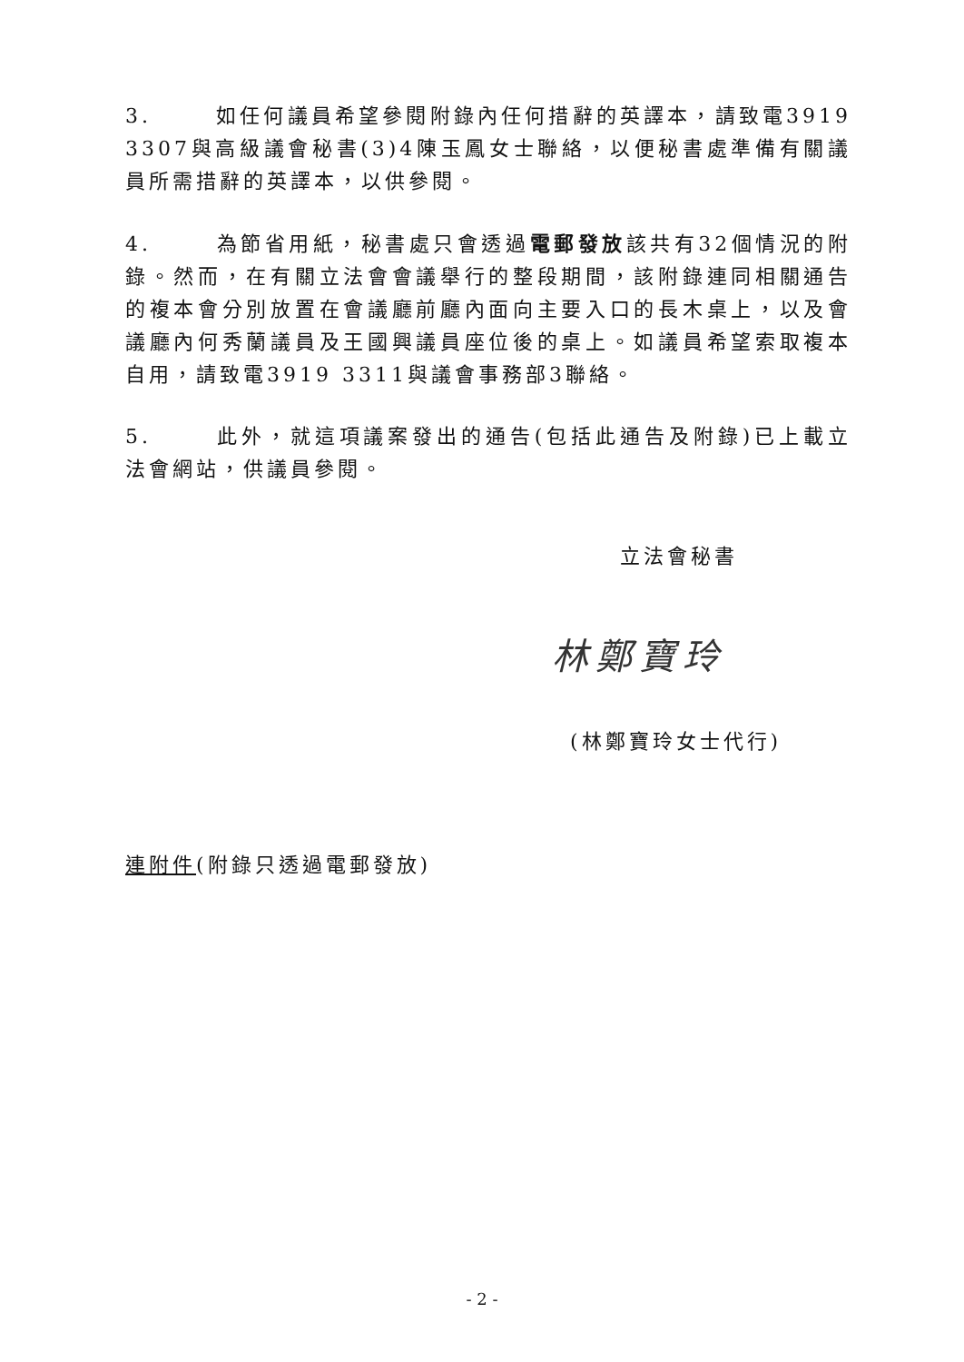3. 如任何議員希望參閱附錄內任何措辭的英譯本，請致電3919 3307與高級議會秘書(3)4陳玉鳳女士聯絡，以便秘書處準備有關議員所需措辭的英譯本，以供參閱。
4. 為節省用紙，秘書處只會透過電郵發放該共有32個情況的附錄。然而，在有關立法會會議舉行的整段期間，該附錄連同相關通告的複本會分別放置在會議廳前廳內面向主要入口的長木桌上，以及會議廳內何秀蘭議員及王國興議員座位後的桌上。如議員希望索取複本自用，請致電3919 3311與議會事務部3聯絡。
5. 此外，就這項議案發出的通告(包括此通告及附錄)已上載立法會網站，供議員參閱。
立法會秘書
林鄭寶玲
(林鄭寶玲女士代行)
連附件(附錄只透過電郵發放)
- 2 -